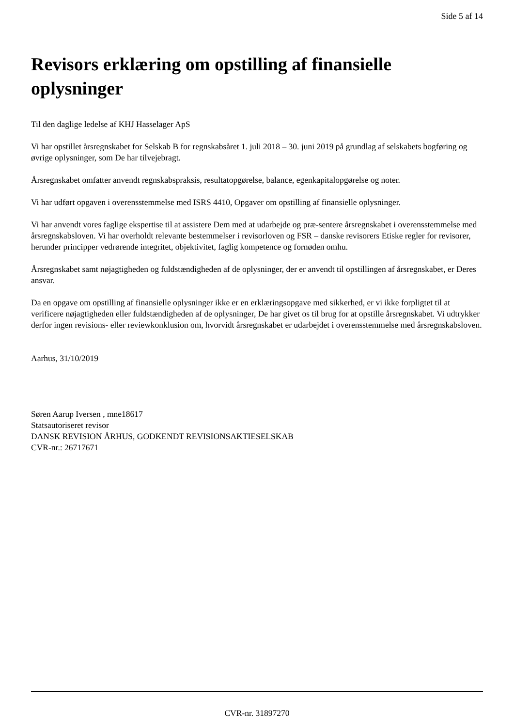Side 5 af 14
Revisors erklæring om opstilling af finansielle oplysninger
Til den daglige ledelse af KHJ Hasselager ApS
Vi har opstillet årsregnskabet for Selskab B for regnskabsåret 1. juli 2018 – 30. juni 2019 på grundlag af selskabets bogføring og øvrige oplysninger, som De har tilvejebragt.
Årsregnskabet omfatter anvendt regnskabspraksis, resultatopgørelse, balance, egenkapitalopgørelse og noter.
Vi har udført opgaven i overensstemmelse med ISRS 4410, Opgaver om opstilling af finansielle oplysninger.
Vi har anvendt vores faglige ekspertise til at assistere Dem med at udarbejde og præ-sentere årsregnskabet i overensstemmelse med årsregnskabsloven. Vi har overholdt relevante bestemmelser i revisorloven og FSR – danske revisorers Etiske regler for revisorer, herunder principper vedrørende integritet, objektivitet, faglig kompetence og fornøden omhu.
Årsregnskabet samt nøjagtigheden og fuldstændigheden af de oplysninger, der er anvendt til opstillingen af årsregnskabet, er Deres ansvar.
Da en opgave om opstilling af finansielle oplysninger ikke er en erklæringsopgave med sikkerhed, er vi ikke forpligtet til at verificere nøjagtigheden eller fuldstændigheden af de oplysninger, De har givet os til brug for at opstille årsregnskabet. Vi udtrykker derfor ingen revisions- eller reviewkonklusion om, hvorvidt årsregnskabet er udarbejdet i overensstemmelse med årsregnskabsloven.
Aarhus, 31/10/2019
Søren Aarup Iversen , mne18617
Statsautoriseret revisor
DANSK REVISION ÅRHUS, GODKENDT REVISIONSAKTIESELSKAB
CVR-nr.: 26717671
CVR-nr. 31897270